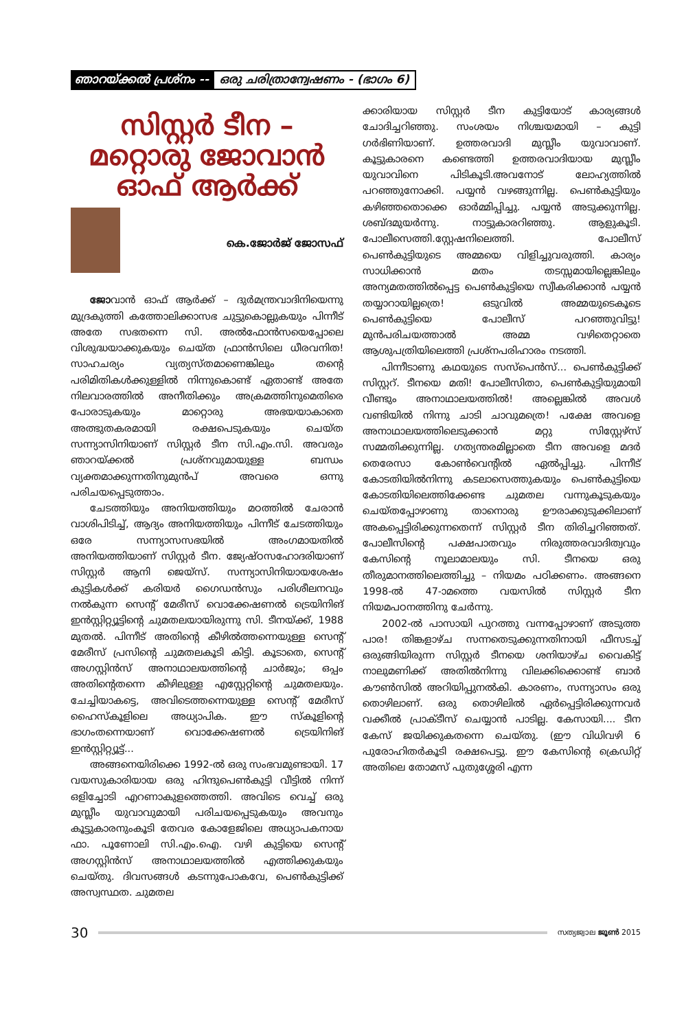ഞാറയ്ക്കൽ പ്രശ്നം -- ഒരു ചരിത്രാന്വേഷണം - (ഭാഗം 6)
സിസ്റ്റർ ടീന – മറ്റൊരു ജോവാൻ ഓഫ് ആർക്ക്
കെ.ജോർജ് ജോസഫ്
ജോവാൻ ഓഫ് ആർക്ക് – ദുർമന്ത്രവാദിനിയെന്നു മുദ്രകുത്തി കത്തോലിക്കാസഭ ചുട്ടുകൊല്ലുകയും പിന്നീട് അതേ സഭതന്നെ സി. അൽഫോൻസയെപ്പോലെ വിശുദ്ധയാക്കുകയും ചെയ്ത ഫ്രാൻസിലെ ധീരവനിത! സാഹചര്യം വ്യത്യസ്തമാണെങ്കിലും തന്റെ പരിമിതികൾക്കുള്ളിൽ നിന്നുകൊണ്ട് ഏതാണ്ട് അതേ നിലവാരത്തിൽ അനീതിക്കും അക്രമത്തിനുമെതിരെ പോരാടുകയും മാറ്റൊരു അഭയയാകാതെ അത്ഭുതകരമായി രക്ഷപെടുകയും ചെയ്ത സന്ന്യാസിനിയാണ് സിസ്റ്റർ ടീന സി.എം.സി. അവരും ഞാറയ്ക്കൽ പ്രശ്നവുമായുള്ള ബന്ധം വ്യക്തമാക്കുന്നതിനുമുൻപ് അവരെ ഒന്നു പരിചയപ്പെടുത്താം.
ചേടത്തിയും അനിയത്തിയും മഠത്തിൽ ചേരാൻ വാശിപിടിച്ച്, ആദ്യം അനിയത്തിയും പിന്നീട് ചേടത്തിയും ഒരേ സന്ന്യാസസഭയിൽ അംഗമായതിൽ അനിയത്തിയാണ് സിസ്റ്റർ ടീന. ജ്യേഷ്ഠസഹോദരിയാണ് സിസ്റ്റർ ആനി ജെയ്സ്. സന്ന്യാസിനിയായശേഷം കുട്ടികൾക്ക് കരിയർ ഗൈഡൻസും പരിശീലനവും നൽകുന്ന സെന്റ് മേരീസ് വൊക്കേഷണൽ ട്രെയിനിങ് ഇൻസ്റ്റിറ്റ്യൂട്ടിന്റെ ചുമതലയായിരുന്നു സി. ടീനയ്ക്ക്, 1988 മുതൽ. പിന്നീട് അതിന്റെ കീഴിൽത്തന്നെയുള്ള സെന്റ് മേരീസ് പ്രസിന്റെ ചുമതലകൂടി കിട്ടി. കൂടാതെ, സെന്റ് അഗസ്റ്റിൻസ് അനാഥാലയത്തിന്റെ ചാർജും; ഒപ്പം അതിന്റെതന്നെ കീഴിലുള്ള എസ്റ്റേറ്റിന്റെ ചുമതലയും. ചേച്ചിയാകട്ടെ, അവിടെത്തന്നെയുള്ള സെന്റ് മേരീസ് ഹൈസ്കൂളിലെ അധ്യാപിക. ഈ സ്കൂളിന്റെ ഭാഗംതന്നെയാണ് വൊക്കേഷണൽ ട്രെയിനിങ് ഇൻസ്റ്റിറ്റ്യൂട്ട്...
അങ്ങനെയിരിക്കെ 1992-ൽ ഒരു സംഭവമുണ്ടായി. 17 വയസുകാരിയായ ഒരു ഹിന്ദുപെൺകുട്ടി വീട്ടിൽ നിന്ന് ഒളിച്ചോടി എറണാകുളത്തെത്തി. അവിടെ വെച്ച് ഒരു മുസ്ലീം യുവാവുമായി പരിചയപ്പെടുകയും അവനും കൂട്ടുകാരനുംകൂടി തേവര കോളേജിലെ അധ്യാപകനായ ഫാ. പൂണോലി സി.എം.ഐ. വഴി കുട്ടിയെ സെന്റ് അഗസ്റ്റിൻസ് അനാഥാലയത്തിൽ എത്തിക്കുകയും ചെയ്തു. ദിവസങ്ങൾ കടന്നുപോകവേ, പെൺകുട്ടിക്ക് അസ്വസ്ഥത. ചുമതല
ക്കാരിയായ സിസ്റ്റർ ടീന കുട്ടിയോട് കാര്യങ്ങൾ ചോദിച്ചറിഞ്ഞു. സംശയം നിശ്ചയമായി – കുട്ടി ഗർഭിണിയാണ്. ഉത്തരവാദി മുസ്ലീം യുവാവാണ്. കൂട്ടുകാരനെ കണ്ടെത്തി ഉത്തരവാദിയായ മുസ്ലീം യുവാവിനെ പിടികൂടി.അവനോട് ലോഹ്യത്തിൽ പറഞ്ഞുനോക്കി. പയ്യൻ വഴങ്ങുന്നില്ല. പെൺകുട്ടിയും കഴിഞ്ഞതൊക്കെ ഓർമ്മിപ്പിച്ചു. പയ്യൻ അടുക്കുന്നില്ല. ശബ്ദമുയർന്നു. നാട്ടുകാരറിഞ്ഞു. ആളുകൂടി. പോലീസെത്തി.സ്റ്റേഷനിലെത്തി. പോലീസ് പെൺകുട്ടിയുടെ അമ്മയെ വിളിച്ചുവരുത്തി. കാര്യം സാധിക്കാൻ മതം തടസ്സമായില്ലെങ്കിലും അന്യമതത്തിൽപ്പെട്ട പെൺകുട്ടിയെ സ്വീകരിക്കാൻ പയ്യൻ തയ്യാറായില്ലത്രെ! ഒടുവിൽ അമ്മയുടെകൂടെ പെൺകുട്ടിയെ പോലീസ് പറഞ്ഞുവിട്ടു! മുൻപരിചയത്താൽ അമ്മ വഴിതെറ്റാതെ ആശുപത്രിയിലെത്തി പ്രശ്നപരിഹാരം നടത്തി.
പിന്നീടാണു കഥയുടെ സസ്പെൻസ്... പെൺകുട്ടിക്ക് സിസ്റ്ററ്. ടീനയെ മതി! പോലീസിതാ, പെൺകുട്ടിയുമായി വീണ്ടും അനാഥാലയത്തിൽ! അല്ലെങ്കിൽ അവൾ വണ്ടിയിൽ നിന്നു ചാടി ചാവുമത്രെ! പക്ഷേ അവളെ അനാഥാലയത്തിലെടുക്കാൻ മറ്റു സിസ്റ്റേഴ്സ് സമ്മതിക്കുന്നില്ല. ഗത്യന്തരമില്ലാതെ ടീന അവളെ മദർ തെരേസാ കോൺവെന്റിൽ ഏൽപ്പിച്ചു. പിന്നീട് കോടതിയിൽനിന്നു കടലാസെത്തുകയും പെൺകുട്ടിയെ കോടതിയിലെത്തിക്കേണ്ട ചുമതല വന്നുകൂടുകയും ചെയ്തപ്പോഴാണു താനൊരു ഊരാക്കുടുക്കിലാണ് അകപ്പെട്ടിരിക്കുന്നതെന്ന് സിസ്റ്റർ ടീന തിരിച്ചറിഞ്ഞത്. പോലീസിന്റെ പക്ഷപാതവും നിരുത്തരവാദിത്വവും കേസിന്റെ നൂലാമാലയും സി. ടീനയെ ഒരു തീരുമാനത്തിലെത്തിച്ചു – നിയമം പഠിക്കണം. അങ്ങനെ 1998-ൽ 47-ാമത്തെ വയസിൽ സിസ്റ്റർ ടീന നിയമപഠനത്തിനു ചേർന്നു.
2002-ൽ പാസായി പുറത്തു വന്നപ്പോഴാണ് അടുത്ത പാര! തിങ്കളാഴ്ച സന്നതെടുക്കുന്നതിനായി ഫീസടച്ച് ഒരുങ്ങിയിരുന്ന സിസ്റ്റർ ടീനയെ ശനിയാഴ്ച വൈകിട്ട് നാലുമണിക്ക് അതിൽനിന്നു വിലക്കിക്കൊണ്ട് ബാർ കൗൺസിൽ അറിയിപ്പുനൽകി. കാരണം, സന്ന്യാസം ഒരു തൊഴിലാണ്. ഒരു തൊഴിലിൽ ഏർപ്പെട്ടിരിക്കുന്നവർ വക്കീൽ പ്രാക്ടീസ് ചെയ്യാൻ പാടില്ല. കേസായി.... ടീന കേസ് ജയിക്കുകതന്നെ ചെയ്തു. (ഈ വിധിവഴി 6 പുരോഹിതർകൂടി രക്ഷപെട്ടു. ഈ കേസിന്റെ ക്രെഡിറ്റ് അതിലെ തോമസ് പുതുശ്ശേരി എന്ന
30
സത്യജ്വാല ജൂൺ 2015